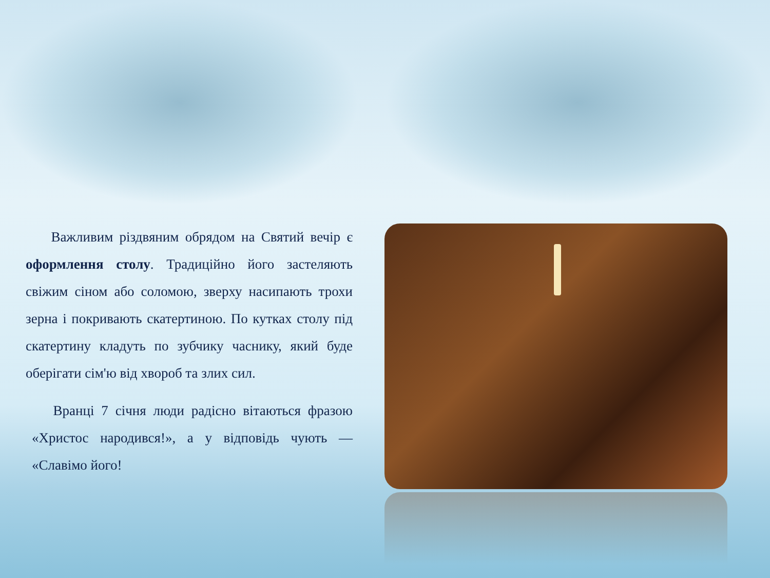Важливим різдвяним обрядом на Святий вечір є оформлення столу. Традиційно його застеляють свіжим сіном або соломою, зверху насипають трохи зерна і покривають скатертиною. По кутках столу під скатертину кладуть по зубчику часнику, який буде оберігати сім'ю від хвороб та злих сил.
Вранці 7 січня люди радісно вітаються фразою «Христос народився!», а у відповідь чують — «Славімо його!